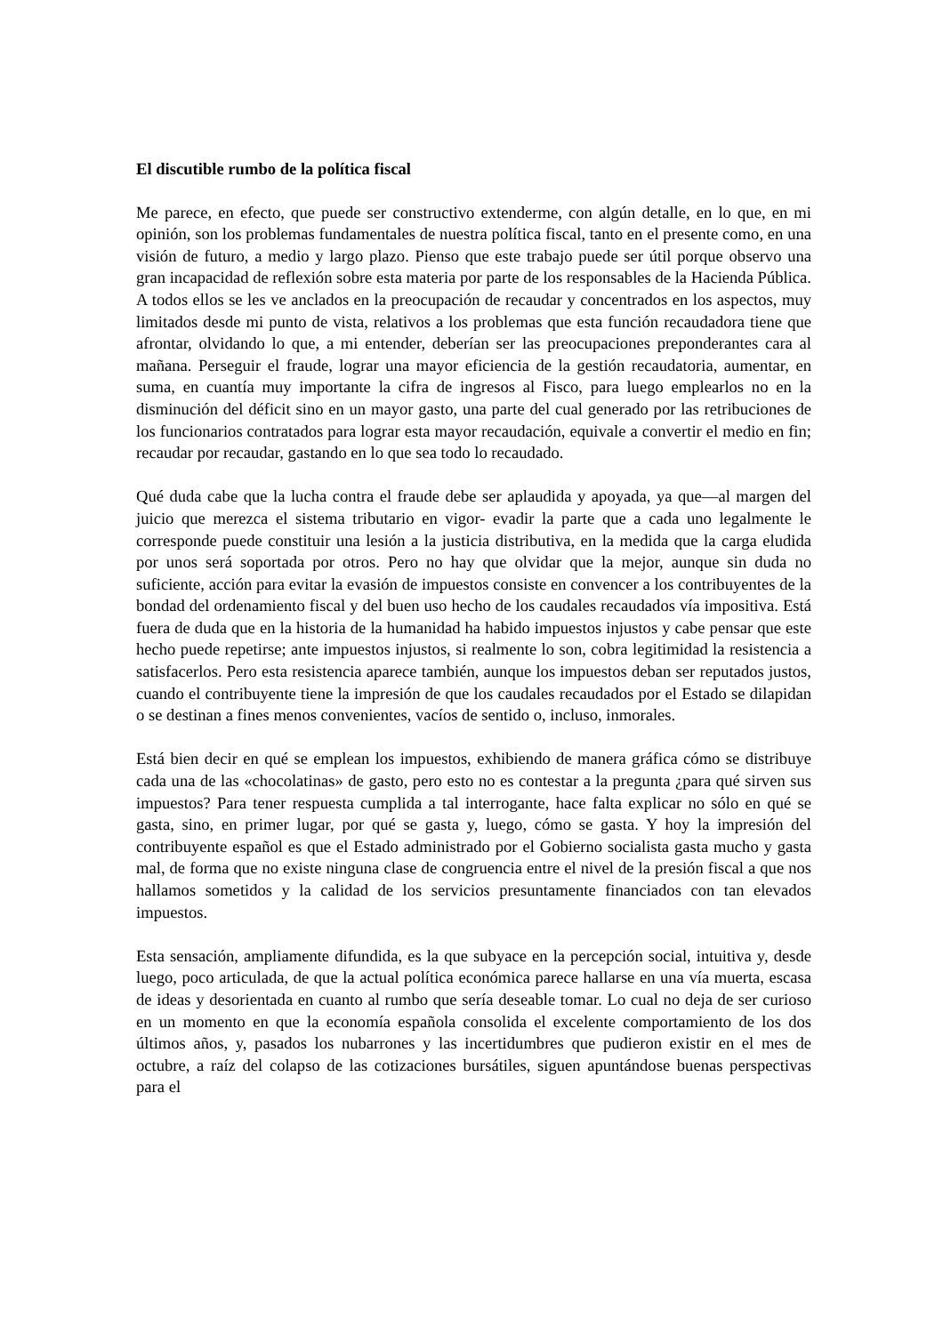El discutible rumbo de la política fiscal
Me parece, en efecto, que puede ser constructivo extenderme, con algún detalle, en lo que, en mi opinión, son los problemas fundamentales de nuestra política fiscal, tanto en el presente como, en una visión de futuro, a medio y largo plazo. Pienso que este trabajo puede ser útil porque observo una gran incapacidad de reflexión sobre esta materia por parte de los responsables de la Hacienda Pública. A todos ellos se les ve anclados en la preocupación de recaudar y concentrados en los aspectos, muy limitados desde mi punto de vista, relativos a los problemas que esta función recaudadora tiene que afrontar, olvidando lo que, a mi entender, deberían ser las preocupaciones preponderantes cara al mañana. Perseguir el fraude, lograr una mayor eficiencia de la gestión recaudatoria, aumentar, en suma, en cuantía muy importante la cifra de ingresos al Fisco, para luego emplearlos no en la disminución del déficit sino en un mayor gasto, una parte del cual generado por las retribuciones de los funcionarios contratados para lograr esta mayor recaudación, equivale a convertir el medio en fin; recaudar por recaudar, gastando en lo que sea todo lo recaudado.
Qué duda cabe que la lucha contra el fraude debe ser aplaudida y apoyada, ya que—al margen del juicio que merezca el sistema tributario en vigor- evadir la parte que a cada uno legalmente le corresponde puede constituir una lesión a la justicia distributiva, en la medida que la carga eludida por unos será soportada por otros. Pero no hay que olvidar que la mejor, aunque sin duda no suficiente, acción para evitar la evasión de impuestos consiste en convencer a los contribuyentes de la bondad del ordenamiento fiscal y del buen uso hecho de los caudales recaudados vía impositiva. Está fuera de duda que en la historia de la humanidad ha habido impuestos injustos y cabe pensar que este hecho puede repetirse; ante impuestos injustos, si realmente lo son, cobra legitimidad la resistencia a satisfacerlos. Pero esta resistencia aparece también, aunque los impuestos deban ser reputados justos, cuando el contribuyente tiene la impresión de que los caudales recaudados por el Estado se dilapidan o se destinan a fines menos convenientes, vacíos de sentido o, incluso, inmorales.
Está bien decir en qué se emplean los impuestos, exhibiendo de manera gráfica cómo se distribuye cada una de las «chocolatinas» de gasto, pero esto no es contestar a la pregunta ¿para qué sirven sus impuestos? Para tener respuesta cumplida a tal interrogante, hace falta explicar no sólo en qué se gasta, sino, en primer lugar, por qué se gasta y, luego, cómo se gasta. Y hoy la impresión del contribuyente español es que el Estado administrado por el Gobierno socialista gasta mucho y gasta mal, de forma que no existe ninguna clase de congruencia entre el nivel de la presión fiscal a que nos hallamos sometidos y la calidad de los servicios presuntamente financiados con tan elevados impuestos.
Esta sensación, ampliamente difundida, es la que subyace en la percepción social, intuitiva y, desde luego, poco articulada, de que la actual política económica parece hallarse en una vía muerta, escasa de ideas y desorientada en cuanto al rumbo que sería deseable tomar. Lo cual no deja de ser curioso en un momento en que la economía española consolida el excelente comportamiento de los dos últimos años, y, pasados los nubarrones y las incertidumbres que pudieron existir en el mes de octubre, a raíz del colapso de las cotizaciones bursátiles, siguen apuntándose buenas perspectivas para el